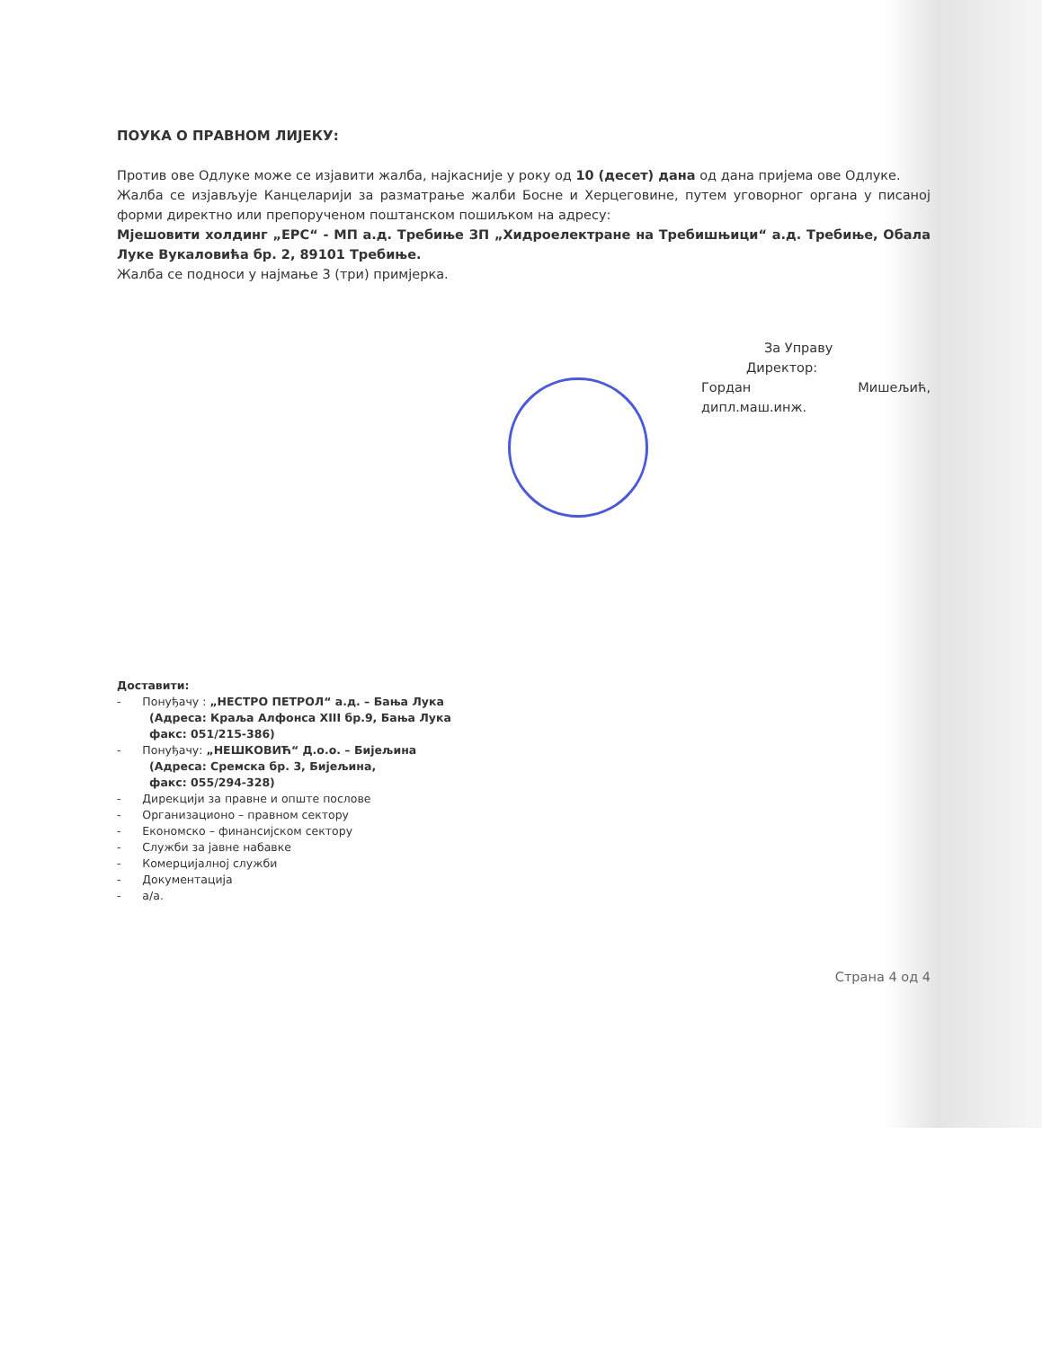ПОУКА О ПРАВНОМ ЛИЈЕКУ:
Против ове Одлуке може се изјавити жалба, најкасније у року од 10 (десет) дана од дана пријема ове Одлуке.
Жалба се изјављује Канцеларији за разматрање жалби Босне и Херцеговине, путем уговорног органа у писаној форми директно или препорученом поштанском пошиљком на адресу:
Мјешовити холдинг „ЕРС“ - МП а.д. Требиње ЗП „Хидроелектране на Требишњици“ а.д. Требиње, Обала Луке Вукаловића бр. 2, 89101 Требиње.
Жалба се подноси у најмање 3 (три) примјерка.
За Управу
Директор:
Гордан Мишељић, дипл.маш.инж.
Доставити:
- Понуђачу : „НЕСТРО ПЕТРОЛ“ а.д. – Бања Лука
(Адреса: Краља Алфонса XIII бр.9, Бања Лука
факс: 051/215-386)
- Понуђачу: „НЕШКОВИЋ“ Д.о.о. – Бијељина
(Адреса: Сремска бр. 3, Бијељина,
факс: 055/294-328)
- Дирекцији за правне и опште послове
- Организационо – правном сектору
- Економско – финансијском сектору
- Служби за јавне набавке
- Комерцијалној служби
- Документација
- а/а.
Страна 4 од 4